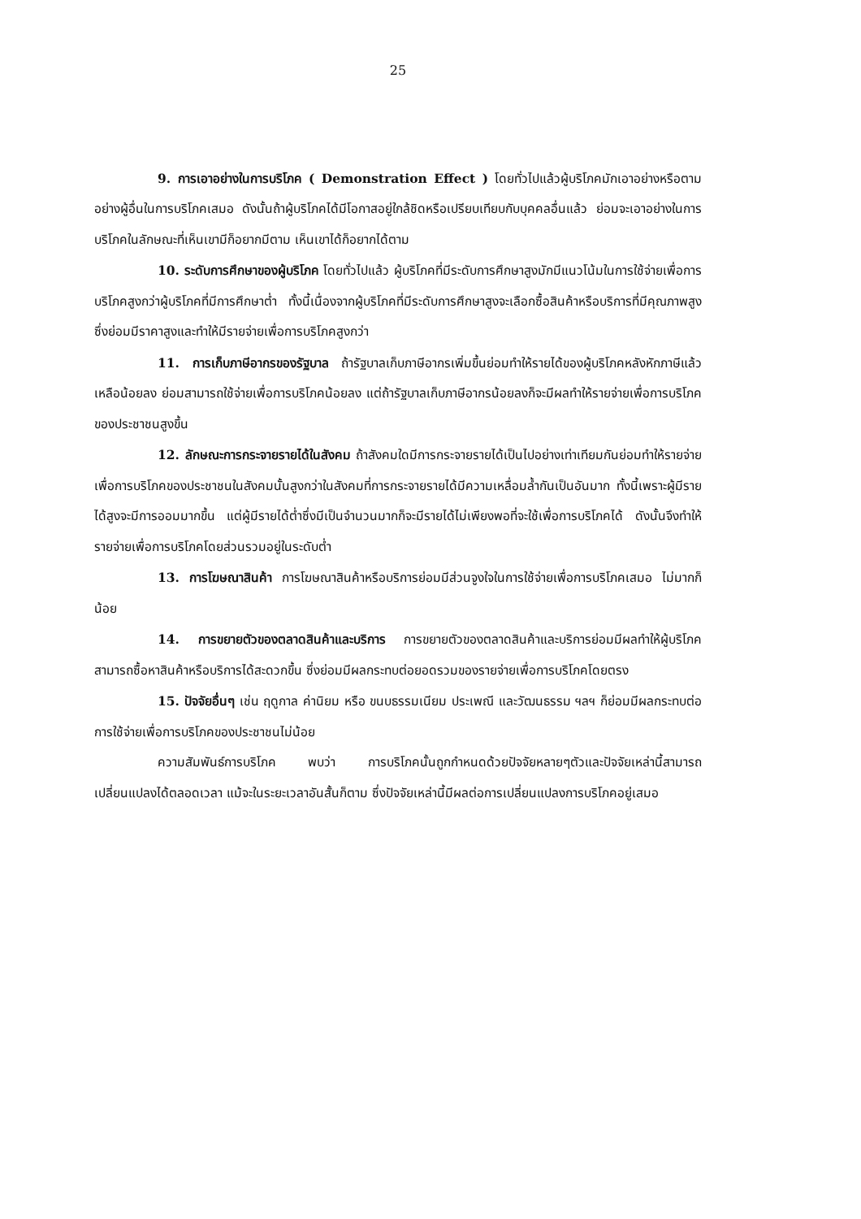25
9. การเอาอย่างในการบริโภค ( Demonstration Effect ) โดยทั่วไปแล้วผู้บริโภคมักเอาอย่างหรือตามอย่างผู้อื่นในการบริโภคเสมอ ดังนั้นถ้าผู้บริโภคได้มีโอกาสอยู่ใกล้ชิดหรือเปรียบเทียบกับบุคคลอื่นแล้ว ย่อมจะเอาอย่างในการบริโภคในลักษณะที่เห็นเขามีก็อยากมีตาม เห็นเขาได้ก็อยากได้ตาม
10. ระดับการศึกษาของผู้บริโภค โดยทั่วไปแล้ว ผู้บริโภคที่มีระดับการศึกษาสูงมักมีแนวโน้มในการใช้จ่ายเพื่อการบริโภคสูงกว่าผู้บริโภคที่มีการศึกษาต่ำ ทั้งนี้เนื่องจากผู้บริโภคที่มีระดับการศึกษาสูงจะเลือกซื้อสินค้าหรือบริการที่มีคุณภาพสูง ซึ่งย่อมมีราคาสูงและทำให้มีรายจ่ายเพื่อการบริโภคสูงกว่า
11. การเก็บภาษีอากรของรัฐบาล ถ้ารัฐบาลเก็บภาษีอากรเพิ่มขึ้นย่อมทำให้รายได้ของผู้บริโภคหลังหักภาษีแล้วเหลือน้อยลง ย่อมสามารถใช้จ่ายเพื่อการบริโภคน้อยลง แต่ถ้ารัฐบาลเก็บภาษีอากรน้อยลงก็จะมีผลทำให้รายจ่ายเพื่อการบริโภคของประชาชนสูงขึ้น
12. ลักษณะการกระจายรายได้ในสังคม ถ้าสังคมใดมีการกระจายรายได้เป็นไปอย่างเท่าเทียมกันย่อมทำให้รายจ่ายเพื่อการบริโภคของประชาชนในสังคมนั้นสูงกว่าในสังคมที่การกระจายรายได้มีความเหลื่อมล้ำกันเป็นอันมาก ทั้งนี้เพราะผู้มีรายได้สูงจะมีการออมมากขึ้น แต่ผู้มีรายได้ต่ำซึ่งมีเป็นจำนวนมากก็จะมีรายได้ไม่เพียงพอที่จะใช้เพื่อการบริโภคได้ ดังนั้นจึงทำให้รายจ่ายเพื่อการบริโภคโดยส่วนรวมอยู่ในระดับต่ำ
13. การโฆษณาสินค้า การโฆษณาสินค้าหรือบริการย่อมมีส่วนจูงใจในการใช้จ่ายเพื่อการบริโภคเสมอ ไม่มากก็น้อย
14. การขยายตัวของตลาดสินค้าและบริการ การขยายตัวของตลาดสินค้าและบริการย่อมมีผลทำให้ผู้บริโภคสามารถซื้อหาสินค้าหรือบริการได้สะดวกขึ้น ซึ่งย่อมมีผลกระทบต่อยอดรวมของรายจ่ายเพื่อการบริโภคโดยตรง
15. ปัจจัยอื่นๆ เช่น ฤดูกาล ค่านิยม หรือ ขนบธรรมเนียม ประเพณี และวัฒนธรรม ฯลฯ ก็ย่อมมีผลกระทบต่อการใช้จ่ายเพื่อการบริโภคของประชาชนไม่น้อย
ความสัมพันธ์การบริโภค พบว่า การบริโภคนั้นถูกกำหนดด้วยปัจจัยหลายๆตัวและปัจจัยเหล่านี้สามารถเปลี่ยนแปลงได้ตลอดเวลา แม้จะในระยะเวลาอันสั้นก็ตาม ซึ่งปัจจัยเหล่านี้มีผลต่อการเปลี่ยนแปลงการบริโภคอยู่เสมอ